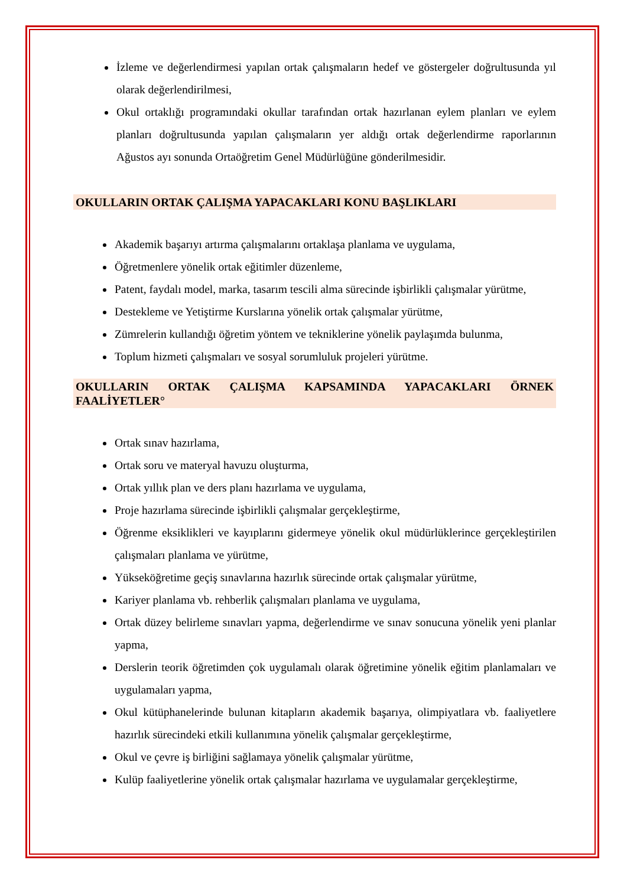İzleme ve değerlendirmesi yapılan ortak çalışmaların hedef ve göstergeler doğrultusunda yıl olarak değerlendirilmesi,
Okul ortaklığı programındaki okullar tarafından ortak hazırlanan eylem planları ve eylem planları doğrultusunda yapılan çalışmaların yer aldığı ortak değerlendirme raporlarının Ağustos ayı sonunda Ortaöğretim Genel Müdürlüğüne gönderilmesidir.
OKULLARIN ORTAK ÇALIŞMA YAPACAKLARI KONU BAŞLIKLARI
Akademik başarıyı artırma çalışmalarını ortaklaşa planlama ve uygulama,
Öğretmenlere yönelik ortak eğitimler düzenleme,
Patent, faydalı model, marka, tasarım tescili alma sürecinde işbirlikli çalışmalar yürütme,
Destekleme ve Yetiştirme Kurslarına yönelik ortak çalışmalar yürütme,
Zümrelerin kullandığı öğretim yöntem ve tekniklerine yönelik paylaşımda bulunma,
Toplum hizmeti çalışmaları ve sosyal sorumluluk projeleri yürütme.
OKULLARIN ORTAK ÇALIŞMA KAPSAMINDA YAPACAKLARI ÖRNEK FAALİYETLER°
Ortak sınav hazırlama,
Ortak soru ve materyal havuzu oluşturma,
Ortak yıllık plan ve ders planı hazırlama ve uygulama,
Proje hazırlama sürecinde işbirlikli çalışmalar gerçekleştirme,
Öğrenme eksiklikleri ve kayıplarını gidermeye yönelik okul müdürlüklerince gerçekleştirilen çalışmaları planlama ve yürütme,
Yükseköğretime geçiş sınavlarına hazırlık sürecinde ortak çalışmalar yürütme,
Kariyer planlama vb. rehberlik çalışmaları planlama ve uygulama,
Ortak düzey belirleme sınavları yapma, değerlendirme ve sınav sonucuna yönelik yeni planlar yapma,
Derslerin teorik öğretimden çok uygulamalı olarak öğretimine yönelik eğitim planlamaları ve uygulamaları yapma,
Okul kütüphanelerinde bulunan kitapların akademik başarıya, olimpiyatlara vb. faaliyetlere hazırlık sürecindeki etkili kullanımına yönelik çalışmalar gerçekleştirme,
Okul ve çevre iş birliğini sağlamaya yönelik çalışmalar yürütme,
Kulüp faaliyetlerine yönelik ortak çalışmalar hazırlama ve uygulamalar gerçekleştirme,